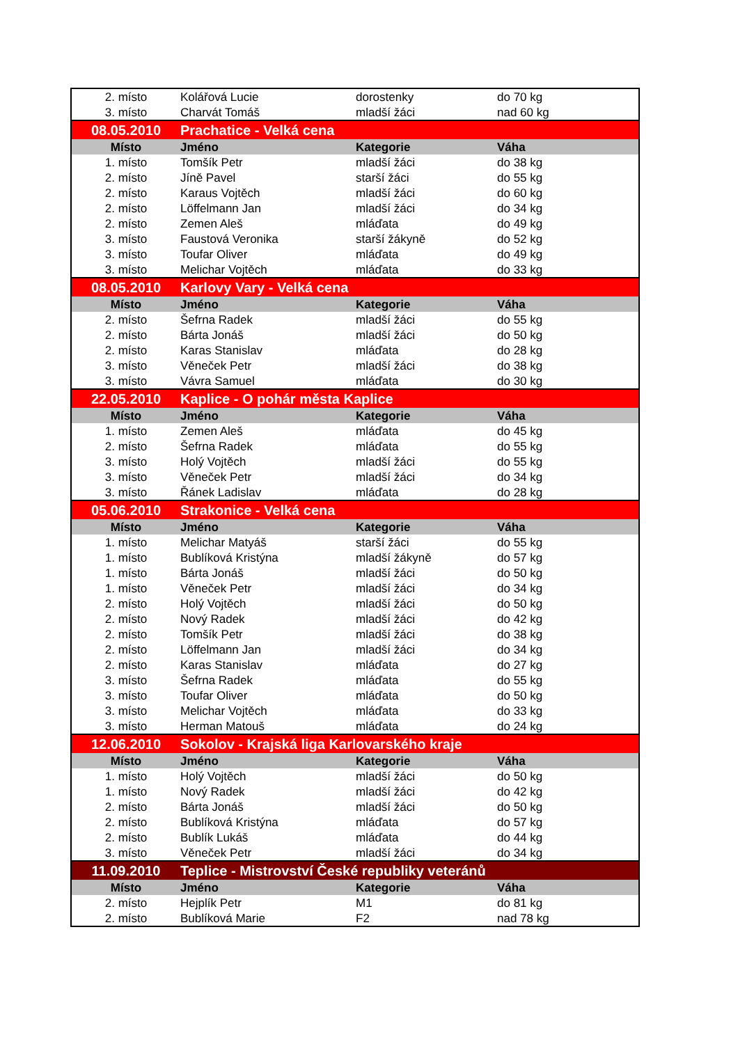| 2. místo | Kolářová Lucie | dorostenky | do 70 kg |
| 3. místo | Charvát Tomáš | mladší žáci | nad 60 kg |
| 08.05.2010 | Prachatice - Velká cena | | |
| Místo | Jméno | Kategorie | Váha |
| 1. místo | Tomšík Petr | mladší žáci | do 38 kg |
| 2. místo | Jíně Pavel | starší žáci | do 55 kg |
| 2. místo | Karaus Vojtěch | mladší žáci | do 60 kg |
| 2. místo | Löffelmann Jan | mladší žáci | do 34 kg |
| 2. místo | Zemen Aleš | mláďata | do 49 kg |
| 3. místo | Faustová Veronika | starší žákyně | do 52 kg |
| 3. místo | Toufar Oliver | mláďata | do 49 kg |
| 3. místo | Melichar Vojtěch | mláďata | do 33 kg |
| 08.05.2010 | Karlovy Vary - Velká cena | | |
| Místo | Jméno | Kategorie | Váha |
| 2. místo | Šefrna Radek | mladší žáci | do 55 kg |
| 2. místo | Bárta Jonáš | mladší žáci | do 50 kg |
| 2. místo | Karas Stanislav | mláďata | do 28 kg |
| 3. místo | Věneček Petr | mladší žáci | do 38 kg |
| 3. místo | Vávra Samuel | mláďata | do 30 kg |
| 22.05.2010 | Kaplice - O pohár města Kaplice | | |
| Místo | Jméno | Kategorie | Váha |
| 1. místo | Zemen Aleš | mláďata | do 45 kg |
| 2. místo | Šefrna Radek | mláďata | do 55 kg |
| 3. místo | Holý Vojtěch | mladší žáci | do 55 kg |
| 3. místo | Věneček Petr | mladší žáci | do 34 kg |
| 3. místo | Řánek Ladislav | mláďata | do 28 kg |
| 05.06.2010 | Strakonice - Velká cena | | |
| Místo | Jméno | Kategorie | Váha |
| 1. místo | Melichar Matyáš | starší žáci | do 55 kg |
| 1. místo | Bublíková Kristýna | mladší žákyně | do 57 kg |
| 1. místo | Bárta Jonáš | mladší žáci | do 50 kg |
| 1. místo | Věneček Petr | mladší žáci | do 34 kg |
| 2. místo | Holý Vojtěch | mladší žáci | do 50 kg |
| 2. místo | Nový Radek | mladší žáci | do 42 kg |
| 2. místo | Tomšík Petr | mladší žáci | do 38 kg |
| 2. místo | Löffelmann Jan | mladší žáci | do 34 kg |
| 2. místo | Karas Stanislav | mláďata | do 27 kg |
| 3. místo | Šefrna Radek | mláďata | do 55 kg |
| 3. místo | Toufar Oliver | mláďata | do 50 kg |
| 3. místo | Melichar Vojtěch | mláďata | do 33 kg |
| 3. místo | Herman Matouš | mláďata | do 24 kg |
| 12.06.2010 | Sokolov - Krajská liga Karlovarského kraje | | |
| Místo | Jméno | Kategorie | Váha |
| 1. místo | Holý Vojtěch | mladší žáci | do 50 kg |
| 1. místo | Nový Radek | mladší žáci | do 42 kg |
| 2. místo | Bárta Jonáš | mladší žáci | do 50 kg |
| 2. místo | Bublíková Kristýna | mláďata | do 57 kg |
| 2. místo | Bublík Lukáš | mláďata | do 44 kg |
| 3. místo | Věneček Petr | mladší žáci | do 34 kg |
| 11.09.2010 | Teplice - Mistrovství České republiky veteránů | | |
| Místo | Jméno | Kategorie | Váha |
| 2. místo | Hejplík Petr | M1 | do 81 kg |
| 2. místo | Bublíková Marie | F2 | nad 78 kg |